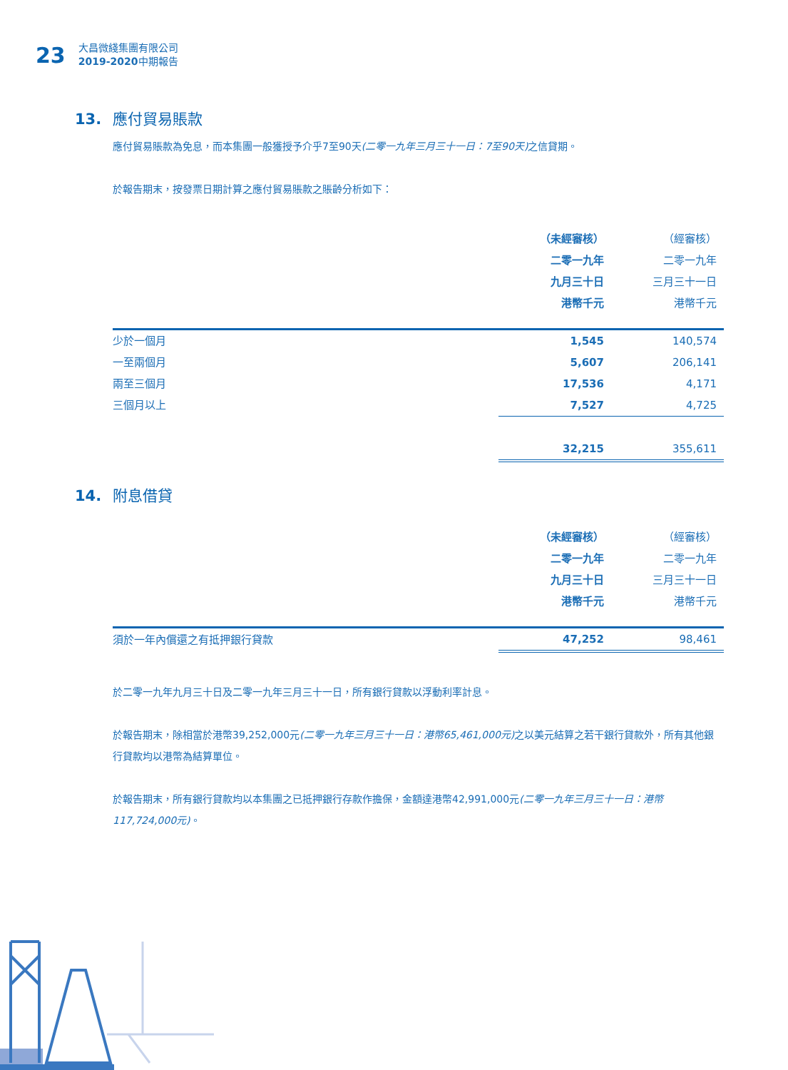23
大昌微綫集團有限公司
2019-2020中期報告
13. 應付貿易賬款
應付貿易賬款為免息，而本集團一般獲授予介乎7至90天(二零一九年三月三十一日：7至90天) 之信貸期。
於報告期末，按發票日期計算之應付貿易賬款之賬齡分析如下：
| | （未經審核） 二零一九年 九月三十日 港幣千元 | （經審核） 二零一九年 三月三十一日 港幣千元 |
| 少於一個月 | 1,545 | 140,574 |
| 一至兩個月 | 5,607 | 206,141 |
| 兩至三個月 | 17,536 | 4,171 |
| 三個月以上 | 7,527 | 4,725 |
| | 32,215 | 355,611 |
14. 附息借貸
| | （未經審核） 二零一九年 九月三十日 港幣千元 | （經審核） 二零一九年 三月三十一日 港幣千元 |
| 須於一年內償還之有抵押銀行貸款 | 47,252 | 98,461 |
於二零一九年九月三十日及二零一九年三月三十一日，所有銀行貸款以浮動利率計息。
於報告期末，除相當於港幣39,252,000元(二零一九年三月三十一日：港幣65,461,000元) 之以美元結算之若干銀行貸款外，所有其他銀行貸款均以港幣為結算單位。
於報告期末，所有銀行貸款均以本集團之已抵押銀行存款作擔保，金額達港幣42,991,000元(二零一九年三月三十一日：港幣117,724,000元)。